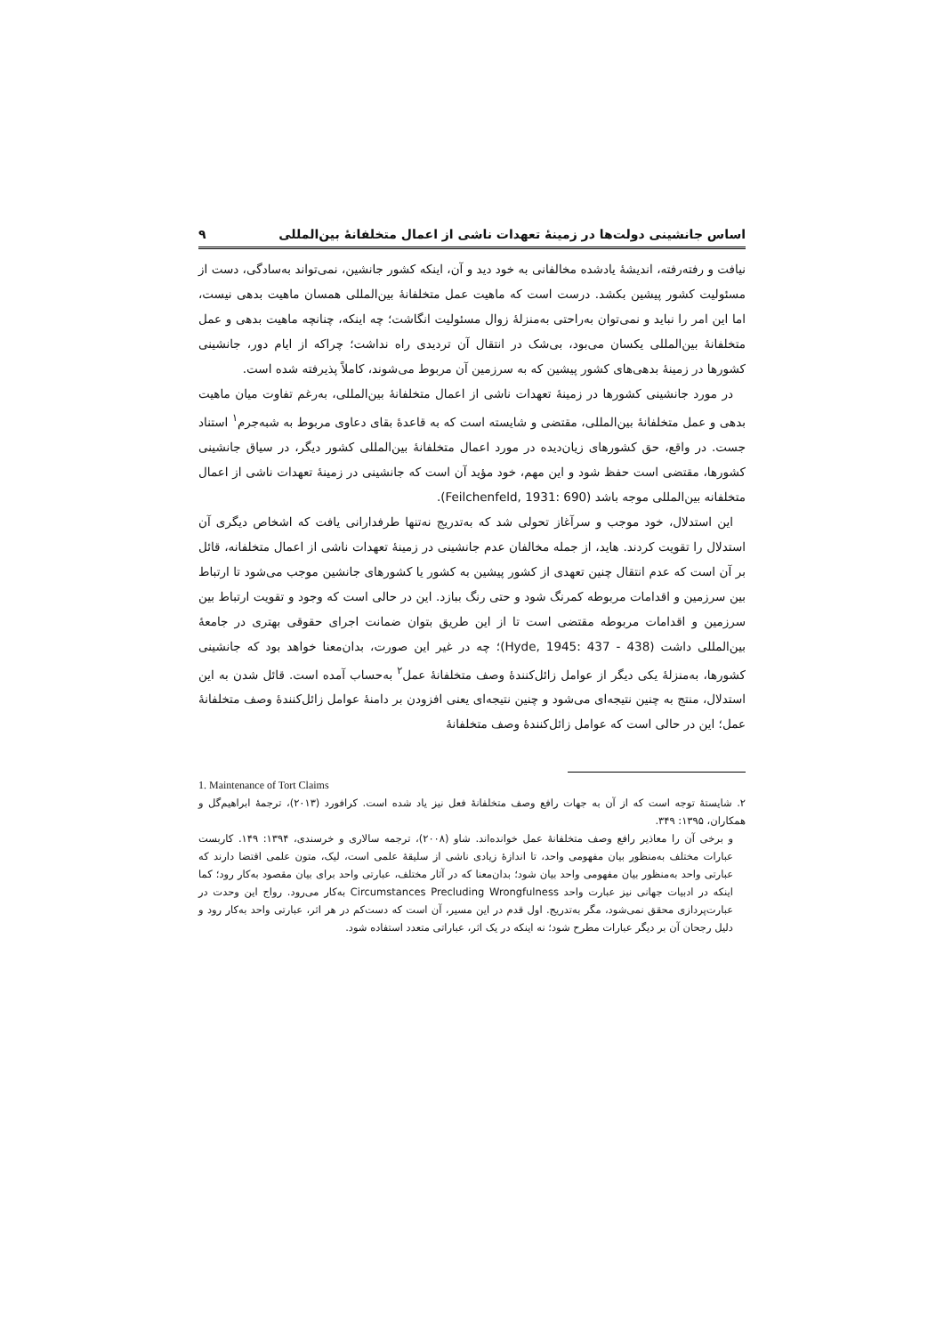اساس جانشینی دولت‌ها در زمینهٔ تعهدات ناشی از اعمال متخلفانهٔ بین‌المللی ۹
نیافت و رفته‌رفته، اندیشهٔ یادشده مخالفانی به خود دید و آن، اینکه کشور جانشین، نمی‌تواند به‌سادگی، دست از مسئولیت کشور پیشین بکشد. درست است که ماهیت عمل متخلفانهٔ بین‌المللی همسان ماهیت بدهی نیست، اما این امر را نباید و نمی‌توان به‌راحتی به‌منزلهٔ زوال مسئولیت انگاشت؛ چه اینکه، چنانچه ماهیت بدهی و عمل متخلفانهٔ بین‌المللی یکسان می‌بود، بی‌شک در انتقال آن تردیدی راه نداشت؛ چراکه از ایام دور، جانشینی کشورها در زمینهٔ بدهی‌های کشور پیشین که به سرزمین آن مربوط می‌شوند، کاملاً پذیرفته شده است.
در مورد جانشینی کشورها در زمینهٔ تعهدات ناشی از اعمال متخلفانهٔ بین‌المللی، به‌رغم تفاوت میان ماهیت بدهی و عمل متخلفانهٔ بین‌المللی، مقتضی و شایسته است که به قاعدهٔ بقای دعاوی مربوط به شبه‌جرم<sup>۱</sup> استناد جست. در واقع، حق کشورهای زیان‌دیده در مورد اعمال متخلفانهٔ بین‌المللی کشور دیگر، در سیاق جانشینی کشورها، مقتضی است حفظ شود و این مهم، خود مؤید آن است که جانشینی در زمینهٔ تعهدات ناشی از اعمال متخلفانه بین‌المللی موجه باشد (Feilchenfeld, 1931: 690).
این استدلال، خود موجب و سرآغاز تحولی شد که به‌تدریج نه‌تنها طرفدارانی یافت که اشخاص دیگری آن استدلال را تقویت کردند. هاید، از جمله مخالفان عدم جانشینی در زمینهٔ تعهدات ناشی از اعمال متخلفانه، قائل بر آن است که عدم انتقال چنین تعهدی از کشور پیشین به کشور یا کشورهای جانشین موجب می‌شود تا ارتباط بین سرزمین و اقدامات مربوطه کمرنگ شود و حتی رنگ ببازد. این در حالی است که وجود و تقویت ارتباط بین سرزمین و اقدامات مربوطه مقتضی است تا از این طریق بتوان ضمانت اجرای حقوقی بهتری در جامعهٔ بین‌المللی داشت (Hyde, 1945: 437 - 438)؛ چه در غیر این صورت، بدان‌معنا خواهد بود که جانشینی کشورها، به‌منزلهٔ یکی دیگر از عوامل زائل‌کنندهٔ وصف متخلفانهٔ عمل<sup>۲</sup> به‌حساب آمده است. قائل شدن به این استدلال، منتج به چنین نتیجه‌ای می‌شود و چنین نتیجه‌ای یعنی افزودن بر دامنهٔ عوامل زائل‌کنندهٔ وصف متخلفانهٔ عمل؛ این در حالی است که عوامل زائل‌کنندهٔ وصف متخلفانهٔ
1. Maintenance of Tort Claims
۲. شایستهٔ توجه است که از آن به جهات رافع وصف متخلفانهٔ فعل نیز یاد شده است. کرافورد (۲۰۱۳)، ترجمهٔ ابراهیم‌گل و همکاران، ۱۳۹۵: ۳۴۹.
و برخی آن را معاذیر رافع وصف متخلفانهٔ عمل خوانده‌اند. شاو (۲۰۰۸)، ترجمه سالاری و خرسندی، ۱۳۹۴: ۱۴۹. کاربست عبارات مختلف به‌منظور بیان مفهومی واحد، تا اندازهٔ زیادی ناشی از سلیقهٔ علمی است، لیک، متون علمی اقتضا دارند که عبارتی واحد به‌منظور بیان مفهومی واحد بیان شود؛ بدان‌معنا که در آثار مختلف، عبارتی واحد برای بیان مقصود به‌کار رود؛ کما اینکه در ادبیات جهانی نیز عبارت واحد Circumstances Precluding Wrongfulness به‌کار می‌رود. رواج این وحدت در عبارت‌پردازی محقق نمی‌شود، مگر به‌تدریج. اول قدم در این مسیر، آن است که دست‌کم در هر اثر، عبارتی واحد به‌کار رود و دلیل رجحان آن بر دیگر عبارات مطرح شود؛ نه اینکه در یک اثر، عباراتی متعدد استفاده شود.